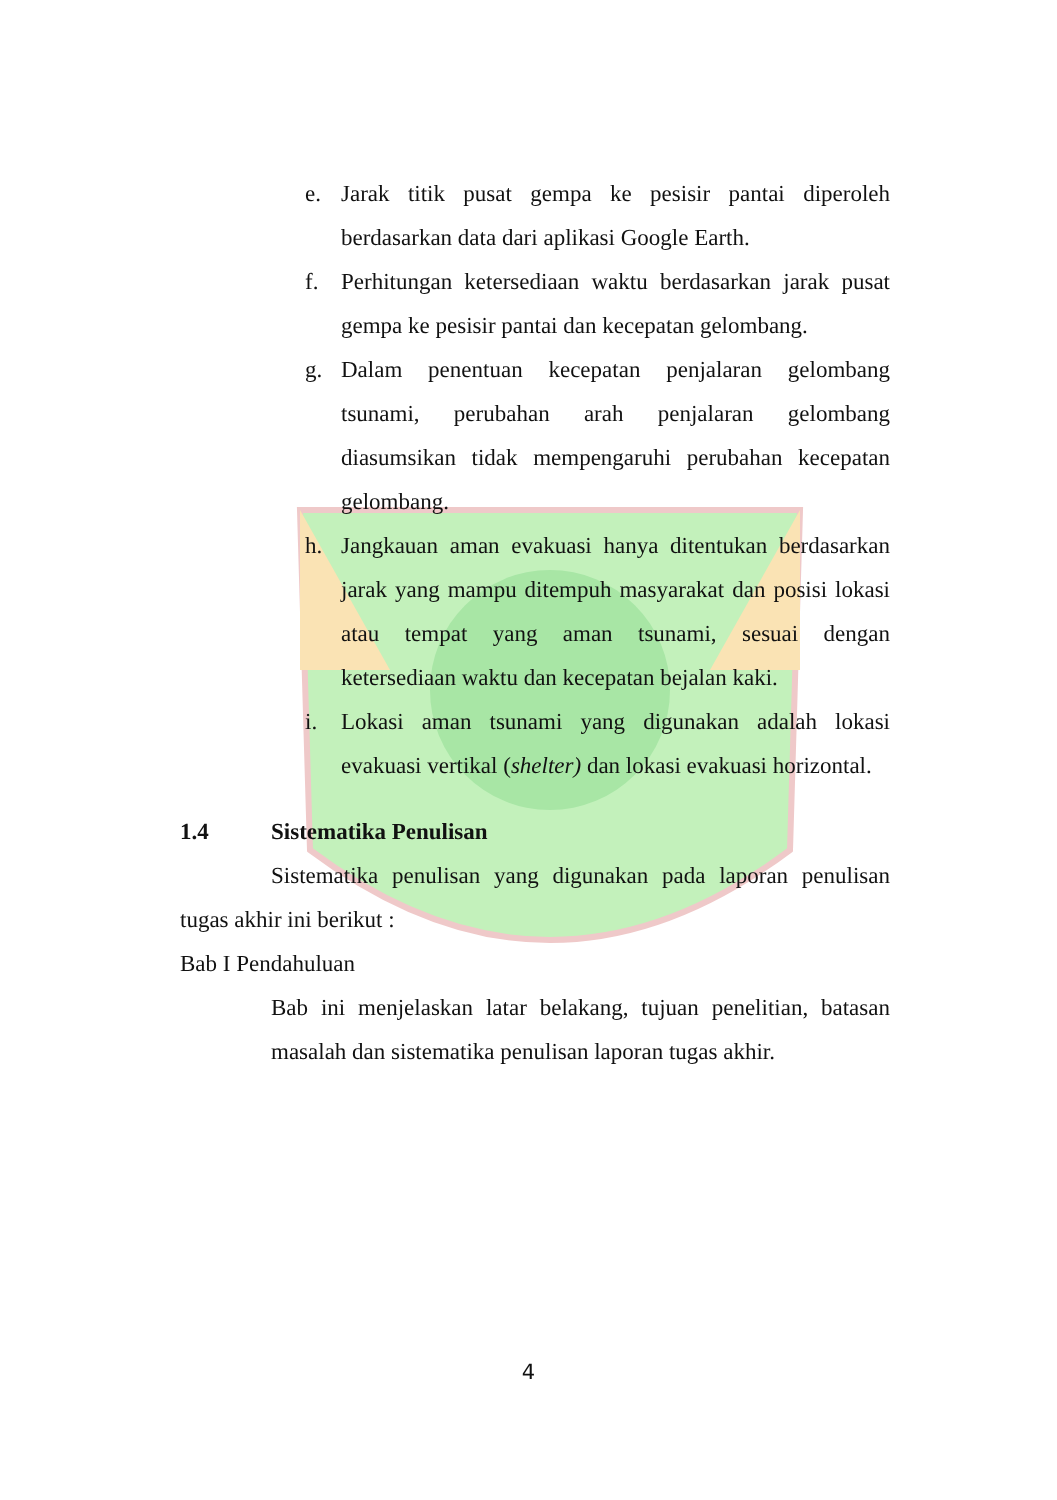e. Jarak titik pusat gempa ke pesisir pantai diperoleh berdasarkan data dari aplikasi Google Earth.
f. Perhitungan ketersediaan waktu berdasarkan jarak pusat gempa ke pesisir pantai dan kecepatan gelombang.
g. Dalam penentuan kecepatan penjalaran gelombang tsunami, perubahan arah penjalaran gelombang diasumsikan tidak mempengaruhi perubahan kecepatan gelombang.
h. Jangkauan aman evakuasi hanya ditentukan berdasarkan jarak yang mampu ditempuh masyarakat dan posisi lokasi atau tempat yang aman tsunami, sesuai dengan ketersediaan waktu dan kecepatan bejalan kaki.
i. Lokasi aman tsunami yang digunakan adalah lokasi evakuasi vertikal (shelter) dan lokasi evakuasi horizontal.
1.4 Sistematika Penulisan
Sistematika penulisan yang digunakan pada laporan penulisan tugas akhir ini berikut :
Bab I Pendahuluan
Bab ini menjelaskan latar belakang, tujuan penelitian, batasan masalah dan sistematika penulisan laporan tugas akhir.
4